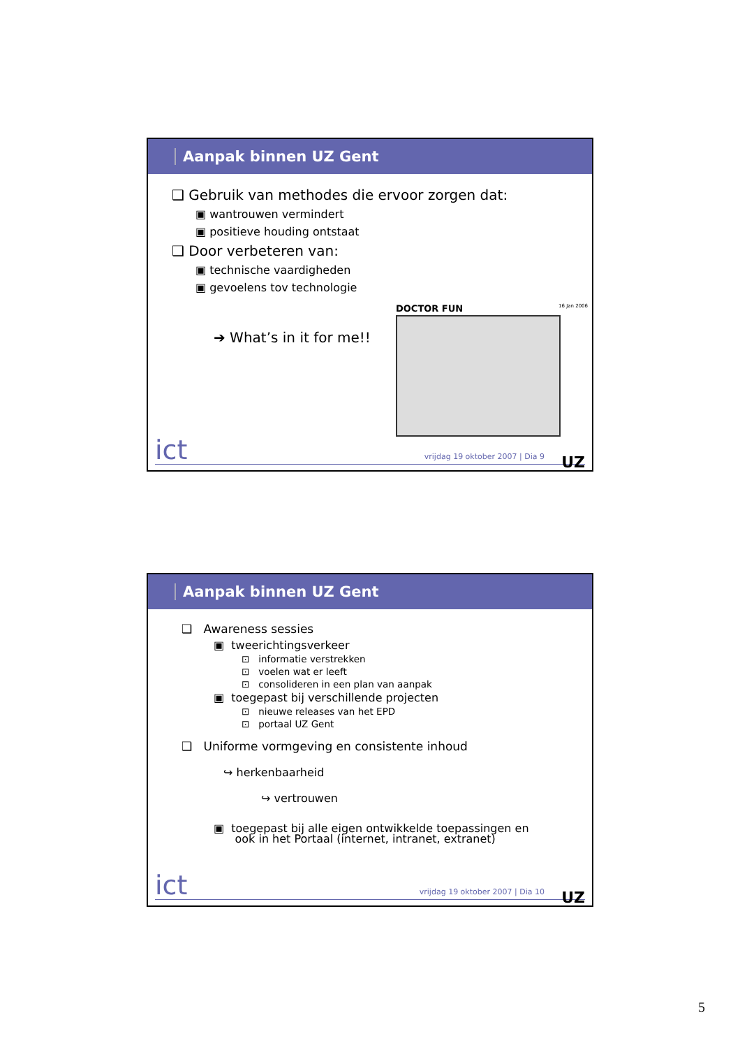Aanpak binnen UZ Gent
❑ Gebruik van methodes die ervoor zorgen dat:
▣ wantrouwen vermindert
▣ positieve houding ontstaat
❑ Door verbeteren van:
▣ technische vaardigheden
▣ gevoelens tov technologie
➔ What’s in it for me!!
DOCTOR FUN 16 Jan 2006
ict vrijdag 19 oktober 2007 | Dia 9 UZ
Aanpak binnen UZ Gent
❑ Awareness sessies
▣ tweerichtingsverkeer
⊡ informatie verstrekken
⊡ voelen wat er leeft
⊡ consolideren in een plan van aanpak
▣ toegepast bij verschillende projecten
⊡ nieuwe releases van het EPD
⊡ portaal UZ Gent
❑ Uniforme vormgeving en consistente inhoud
↪ herkenbaarheid
↪ vertrouwen
▣ toegepast bij alle eigen ontwikkelde toepassingen en
ook in het Portaal (internet, intranet, extranet)
ict vrijdag 19 oktober 2007 | Dia 10 UZ
5